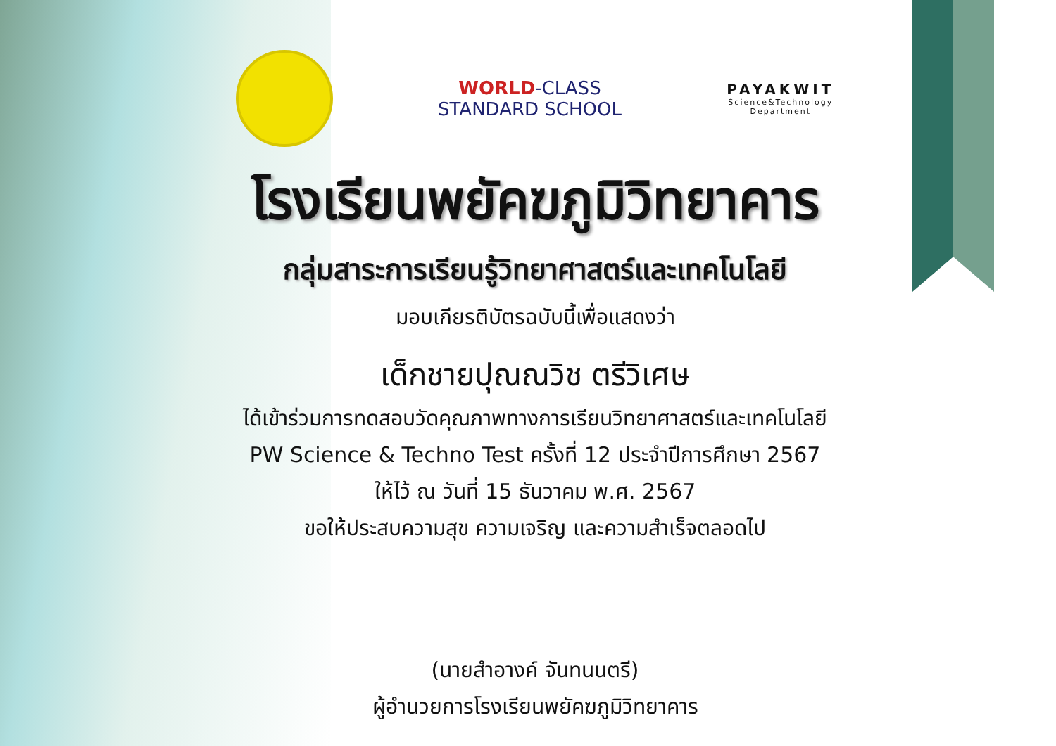WORLD-CLASS
STANDARD SCHOOL
PAYAKWIT
Science&Technology
Department
โรงเรียนพยัคฆภูมิวิทยาคาร
กลุ่มสาระการเรียนรู้วิทยาศาสตร์และเทคโนโลยี
มอบเกียรติบัตรฉบับนี้เพื่อแสดงว่า
เด็กชายปุณณวิช ตรีวิเศษ
ได้เข้าร่วมการทดสอบวัดคุณภาพทางการเรียนวิทยาศาสตร์และเทคโนโลยี
PW Science & Techno Test ครั้งที่ 12 ประจำปีการศึกษา 2567
ให้ไว้ ณ วันที่ 15 ธันวาคม พ.ศ. 2567
ขอให้ประสบความสุข ความเจริญ และความสำเร็จตลอดไป
(นายสำอางค์ จันทนนตรี)
ผู้อำนวยการโรงเรียนพยัคฆภูมิวิทยาคาร